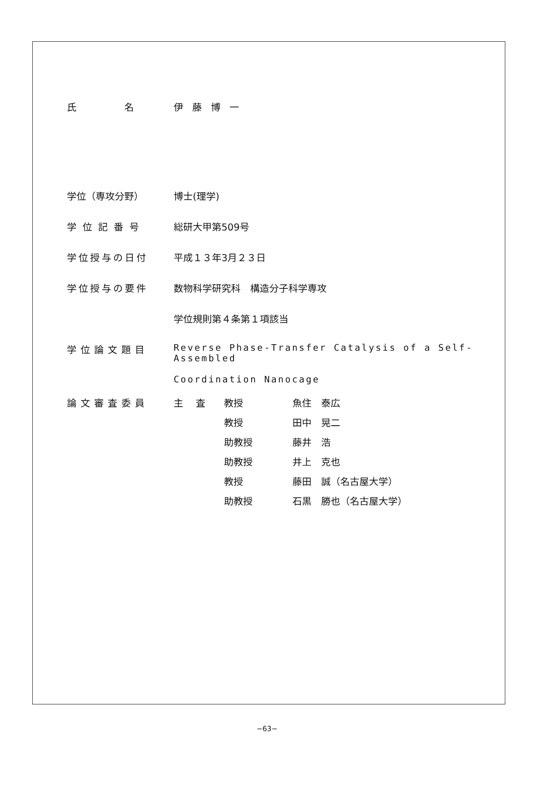氏　　　　　名 伊藤博一
学位（専攻分野） 博士(理学)
学位記番号 総研大甲第509号
学位授与の日付 平成１３年3月２３日
学位授与の要件 数物科学研究科　構造分子科学専攻
学位規則第４条第１項該当
学位論文題目 Reverse Phase-Transfer Catalysis of a Self-Assembled
Coordination Nanocage
論文審査委員
| 主 査 | 教授 | 魚住 泰広 |
| | 教授 | 田中 晃二 |
| | 助教授 | 藤井 浩 |
| | 助教授 | 井上 克也 |
| | 教授 | 藤田 誠（名古屋大学） |
| | 助教授 | 石黒 勝也（名古屋大学） |
−63−